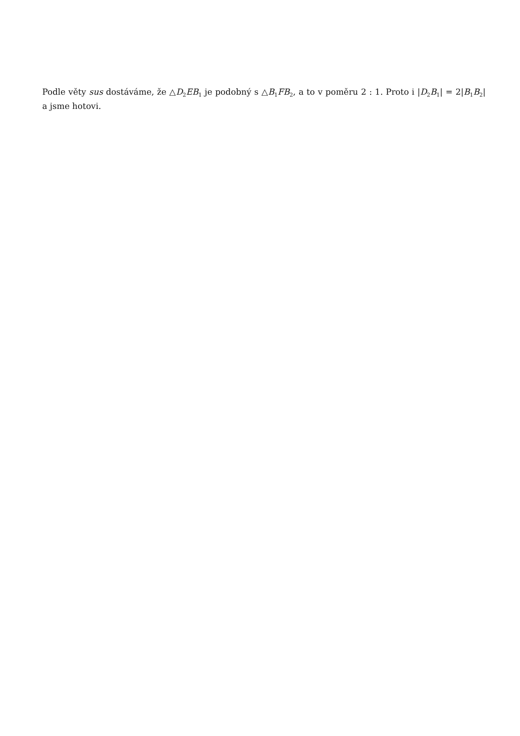Podle věty sus dostáváme, že △D<sub>2</sub>EB<sub>1</sub> je podobný s △B<sub>1</sub>FB<sub>2</sub>, a to v poměru 2 : 1. Proto i |D<sub>2</sub>B<sub>1</sub>| = 2|B<sub>1</sub>B<sub>2</sub>| a jsme hotovi.